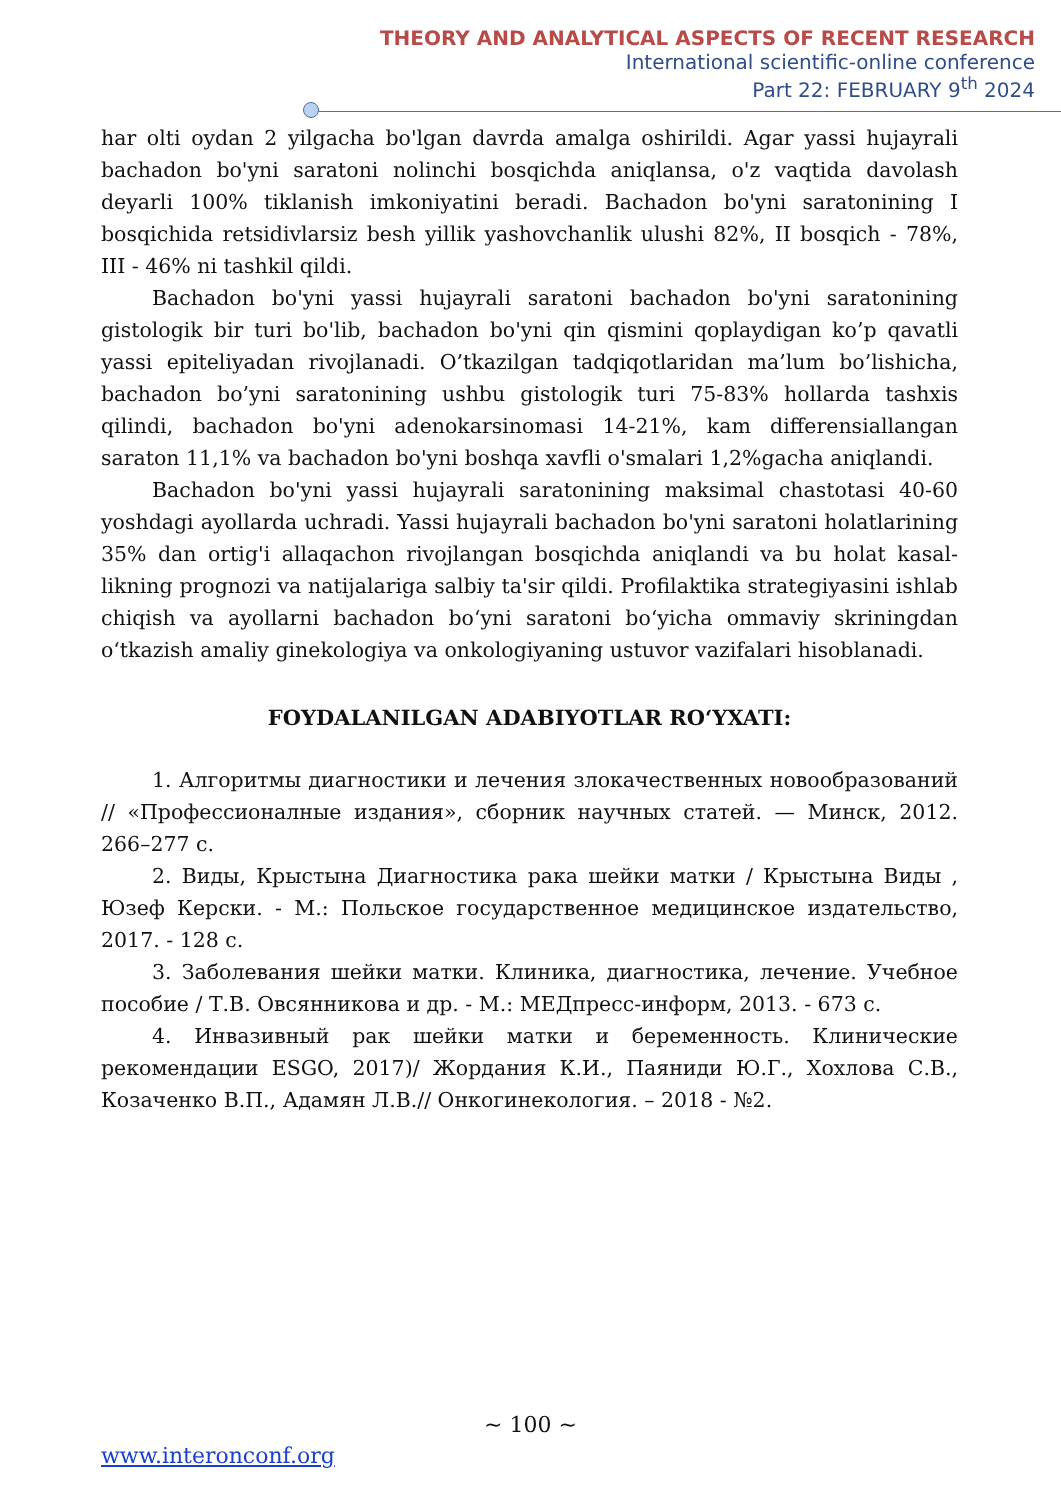THEORY AND ANALYTICAL ASPECTS OF RECENT RESEARCH
International scientific-online conference
Part 22: FEBRUARY 9<sup>th</sup> 2024
har olti oydan 2 yilgacha bo'lgan davrda amalga oshirildi. Agar yassi hujayrali bachadon bo'yni saratoni nolinchi bosqichda aniqlansa, o'z vaqtida davolash deyarli 100% tiklanish imkoniyatini beradi. Bachadon bo'yni saratonining I bosqichida retsidivlarsiz besh yillik yashovchanlik ulushi 82%, II bosqich - 78%, III - 46% ni tashkil qildi.
Bachadon bo'yni yassi hujayrali saratoni bachadon bo'yni saratonining gistologik bir turi bo'lib, bachadon bo'yni qin qismini qoplaydigan ko’p qavatli yassi epiteliyadan rivojlanadi. O’tkazilgan tadqiqotlaridan ma’lum bo’lishicha, bachadon bo’yni saratonining ushbu gistologik turi 75-83% hollarda tashxis qilindi, bachadon bo'yni adenokarsinomasi 14-21%, kam differensiallangan saraton 11,1% va bachadon bo'yni boshqa xavfli o'smalari 1,2%gacha aniqlandi.
Bachadon bo'yni yassi hujayrali saratonining maksimal chastotasi 40-60 yoshdagi ayollarda uchradi. Yassi hujayrali bachadon bo'yni saratoni holatlarining 35% dan ortig'i allaqachon rivojlangan bosqichda aniqlandi va bu holat kasal-likning prognozi va natijalariga salbiy ta'sir qildi. Profilaktika strategiyasini ishlab chiqish va ayollarni bachadon bo‘yni saratoni bo‘yicha ommaviy skriningdan o‘tkazish amaliy ginekologiya va onkologiyaning ustuvor vazifalari hisoblanadi.
FOYDALANILGAN ADABIYOTLAR RO‘YXATI:
1. Алгоритмы диагностики и лечения злокачественных новообразований // «Профессионалные издания», сборник научных статей. — Минск, 2012. 266–277 с.
2. Виды, Крыстына Диагностика рака шейки матки / Крыстына Виды , Юзеф Керски. - М.: Польское государственное медицинское издательство, 2017. - 128 c.
3. Заболевания шейки матки. Клиника, диагностика, лечение. Учебное пособие / Т.В. Овсянникова и др. - М.: МЕДпресс-информ, 2013. - 673 c.
4. Инвазивный рак шейки матки и беременность. Клинические рекомендации ESGO, 2017)/ Жордания К.И., Паяниди Ю.Г., Хохлова С.В., Козаченко В.П., Адамян Л.В.// Онкогинекология. – 2018 - №2.
~ 100 ~
www.interonconf.org